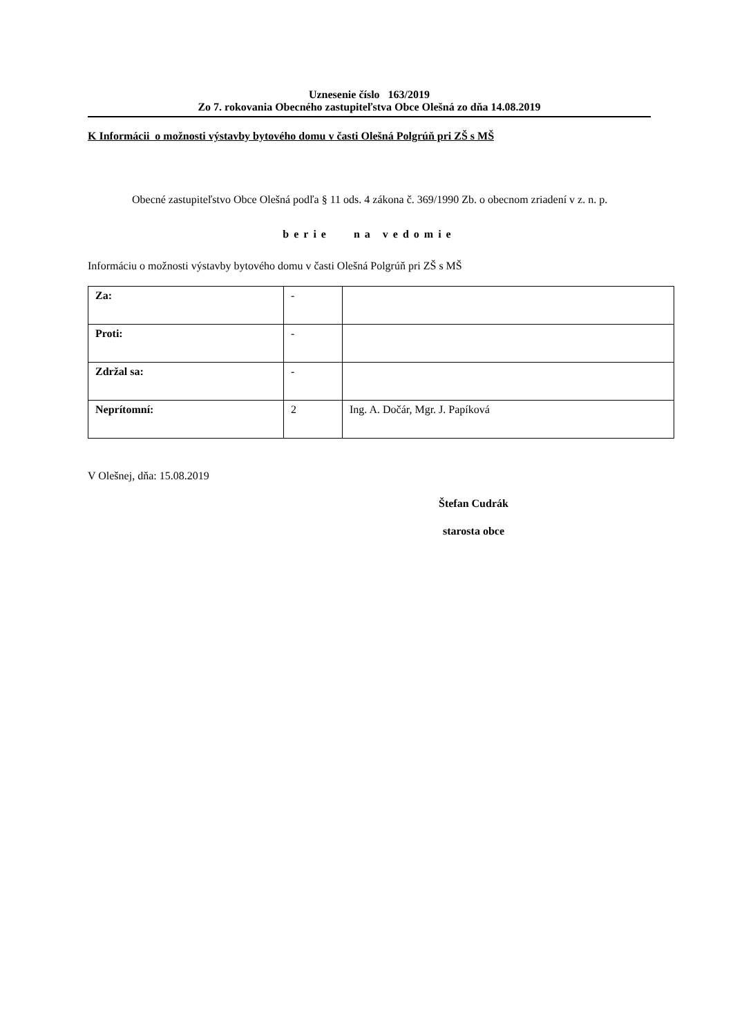Uznesenie číslo 163/2019
Zo 7. rokovania Obecného zastupiteľstva Obce Olešná zo dňa 14.08.2019
K Informácii o možnosti výstavby bytového domu v časti Olešná Polgrúň pri ZŠ s MŠ
Obecné zastupiteľstvo Obce Olešná podľa § 11 ods. 4 zákona č. 369/1990 Zb. o obecnom zriadení v z. n. p.
berie na vedomie
Informáciu o možnosti výstavby bytového domu v časti Olešná Polgrúň pri ZŠ s MŠ
| Za: | - | |
| Proti: | - | |
| Zdržal sa: | - | |
| Neprítomní: | 2 | Ing. A. Dočár, Mgr. J. Papíková |
V Olešnej, dňa: 15.08.2019
Štefan Cudrák
starosta obce